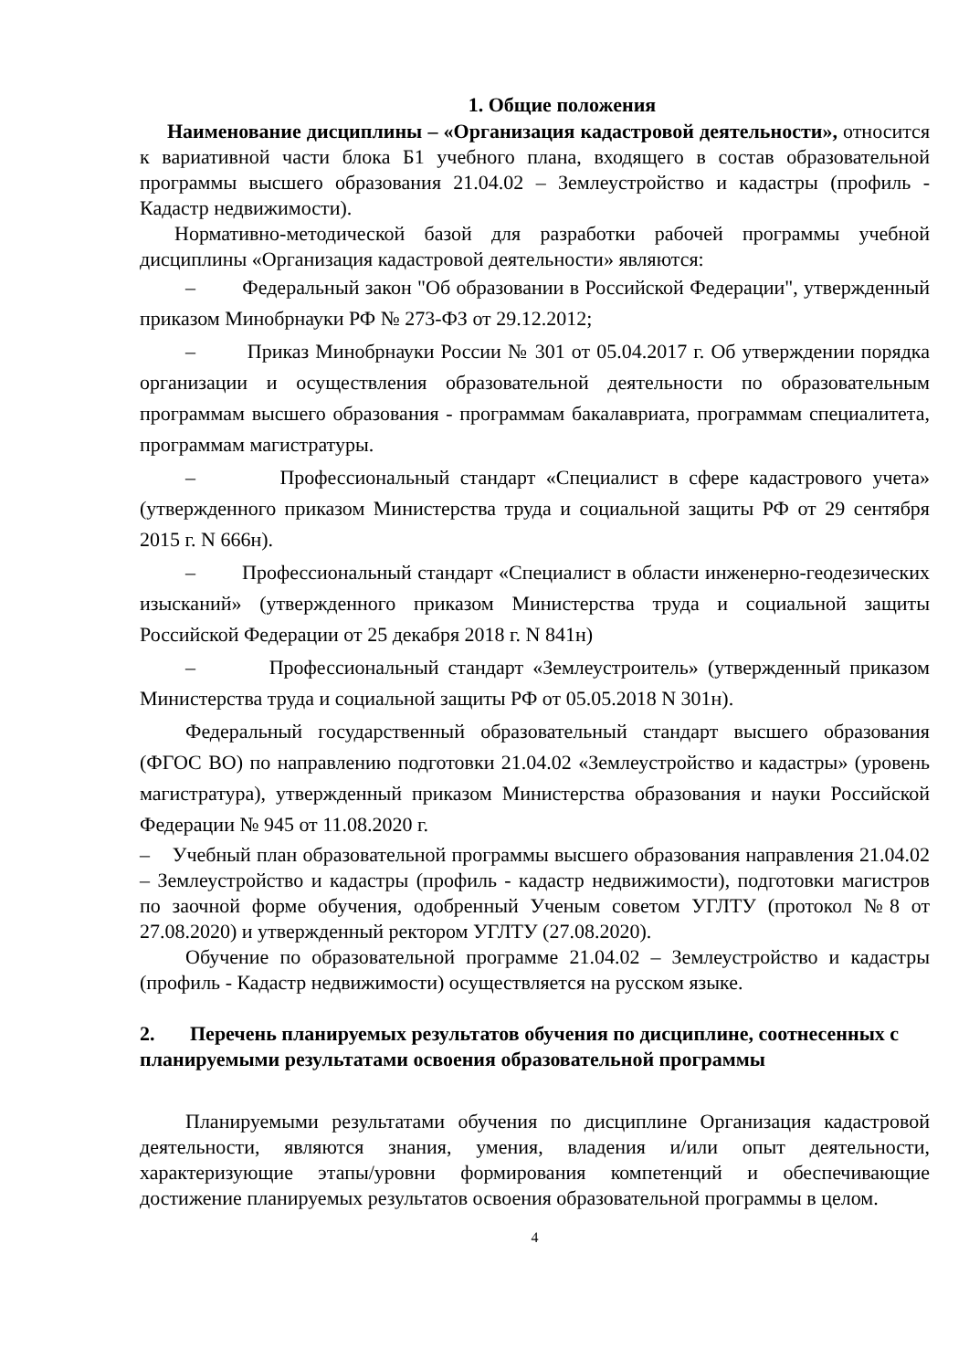1. Общие положения
Наименование дисциплины – «Организация кадастровой деятельности», относится к вариативной части блока Б1 учебного плана, входящего в состав образовательной программы высшего образования 21.04.02 – Землеустройство и кадастры (профиль - Кадастр недвижимости).
Нормативно-методической базой для разработки рабочей программы учебной дисциплины «Организация кадастровой деятельности» являются:
– Федеральный закон "Об образовании в Российской Федерации", утвержденный приказом Минобрнауки РФ № 273-ФЗ от 29.12.2012;
– Приказ Минобрнауки России № 301 от 05.04.2017 г. Об утверждении порядка организации и осуществления образовательной деятельности по образовательным программам высшего образования - программам бакалавриата, программам специалитета, программам магистратуры.
– Профессиональный стандарт «Специалист в сфере кадастрового учета» (утвержденного приказом Министерства труда и социальной защиты РФ от 29 сентября 2015 г. N 666н).
– Профессиональный стандарт «Специалист в области инженерно-геодезических изысканий» (утвержденного приказом Министерства труда и социальной защиты Российской Федерации от 25 декабря 2018 г. N 841н)
– Профессиональный стандарт «Землеустроитель» (утвержденный приказом Министерства труда и социальной защиты РФ от 05.05.2018 N 301н).
Федеральный государственный образовательный стандарт высшего образования (ФГОС ВО) по направлению подготовки 21.04.02 «Землеустройство и кадастры» (уровень магистратура), утвержденный приказом Министерства образования и науки Российской Федерации № 945 от 11.08.2020 г.
– Учебный план образовательной программы высшего образования направления 21.04.02 – Землеустройство и кадастры (профиль - кадастр недвижимости), подготовки магистров по заочной форме обучения, одобренный Ученым советом УГЛТУ (протокол №8 от 27.08.2020) и утвержденный ректором УГЛТУ (27.08.2020).
Обучение по образовательной программе 21.04.02 – Землеустройство и кадастры (профиль - Кадастр недвижимости) осуществляется на русском языке.
2. Перечень планируемых результатов обучения по дисциплине, соотнесенных с планируемыми результатами освоения образовательной программы
Планируемыми результатами обучения по дисциплине Организация кадастровой деятельности, являются знания, умения, владения и/или опыт деятельности, характеризующие этапы/уровни формирования компетенций и обеспечивающие достижение планируемых результатов освоения образовательной программы в целом.
4